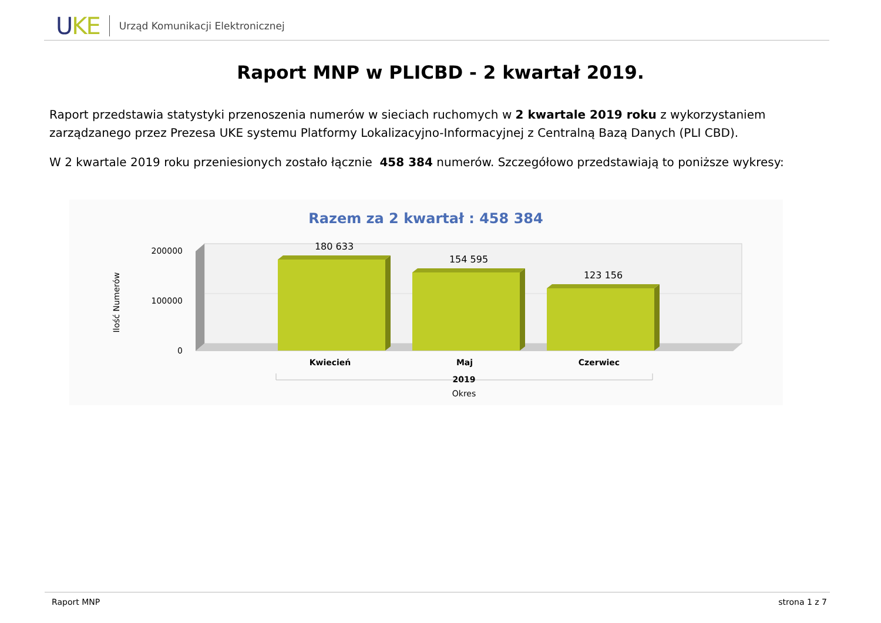UKE
Urząd Komunikacji Elektronicznej
Raport MNP w PLICBD - 2 kwartał 2019.
Raport przedstawia statystyki przenoszenia numerów w sieciach ruchomych w 2 kwartale 2019 roku z wykorzystaniem zarządzanego przez Prezesa UKE systemu Platformy Lokalizacyjno-Informacyjnej z Centralną Bazą Danych (PLI CBD).
W 2 kwartale 2019 roku przeniesionych zostało łącznie 458 384 numerów. Szczegółowo przedstawiają to poniższe wykresy:
Razem za 2 kwartał : 458 384
200000
100000
0
Ilość Numerów
180 633
154 595
123 156
Kwiecień
Maj
Czerwiec
2019
Okres
Raport MNP strona 1 z 7